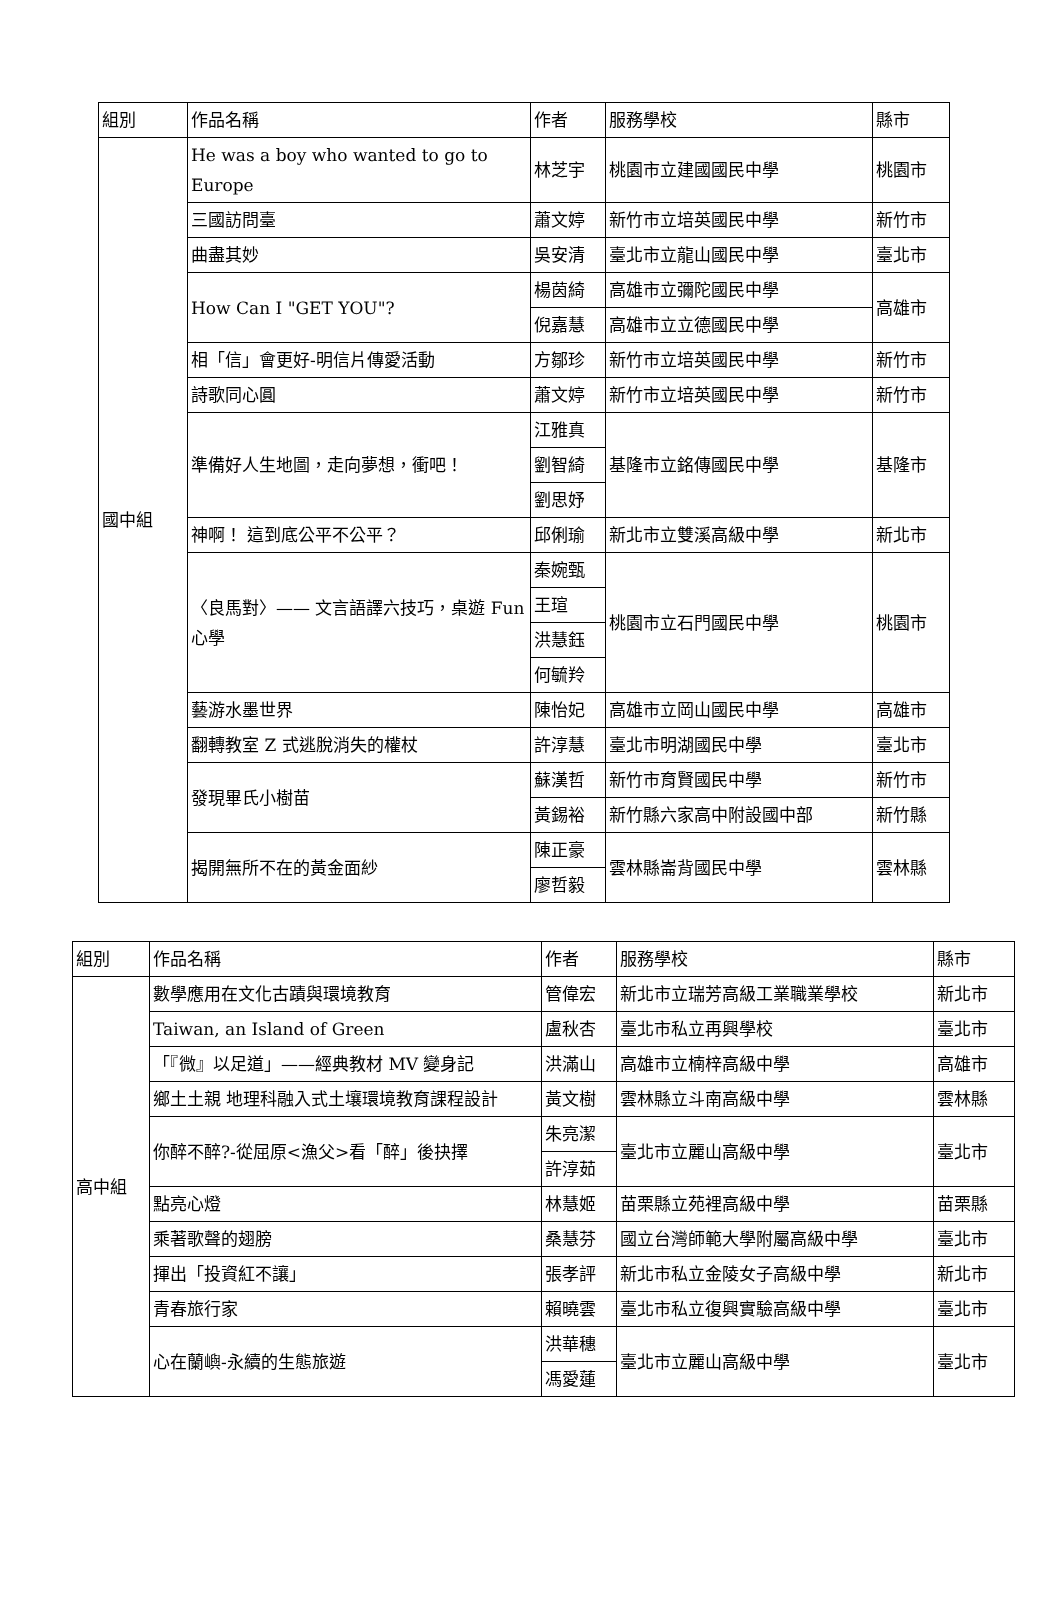| 組別 | 作品名稱 | 作者 | 服務學校 | 縣市 |
| --- | --- | --- | --- | --- |
| 國中組 | He was a boy who wanted to go to Europe | 林芝宇 | 桃園市立建國國民中學 | 桃園市 |
| | 三國訪問臺 | 蕭文婷 | 新竹市立培英國民中學 | 新竹市 |
| | 曲盡其妙 | 吳安清 | 臺北市立龍山國民中學 | 臺北市 |
| | How Can I "GET YOU"? | 楊茵綺 | 高雄市立彌陀國民中學 | 高雄市 |
| | | 倪嘉慧 | 高雄市立立德國民中學 | |
| | 相「信」會更好-明信片傳愛活動 | 方鄒珍 | 新竹市立培英國民中學 | 新竹市 |
| | 詩歌同心圓 | 蕭文婷 | 新竹市立培英國民中學 | 新竹市 |
| | 準備好人生地圖，走向夢想，衝吧！ | 江雅真 | 基隆市立銘傳國民中學 | 基隆市 |
| | | 劉智綺 | | |
| | | 劉思妤 | | |
| | 神啊！ 這到底公平不公平？ | 邱俐瑜 | 新北市立雙溪高級中學 | 新北市 |
| | 〈良馬對〉—— 文言語譯六技巧，桌遊 Fun 心學 | 秦婉甄 | 桃園市立石門國民中學 | 桃園市 |
| | | 王瑄 | | |
| | | 洪慧鈺 | | |
| | | 何毓羚 | | |
| | 藝游水墨世界 | 陳怡妃 | 高雄市立岡山國民中學 | 高雄市 |
| | 翻轉教室 Z 式逃脫消失的權杖 | 許淳慧 | 臺北市明湖國民中學 | 臺北市 |
| | 發現畢氏小樹苗 | 蘇漢哲 | 新竹市育賢國民中學 | 新竹市 |
| | | 黃錫裕 | 新竹縣六家高中附設國中部 | 新竹縣 |
| | 揭開無所不在的黃金面紗 | 陳正豪 | 雲林縣崙背國民中學 | 雲林縣 |
| | | 廖哲毅 | | |
| 組別 | 作品名稱 | 作者 | 服務學校 | 縣市 |
| --- | --- | --- | --- | --- |
| 高中組 | 數學應用在文化古蹟與環境教育 | 管偉宏 | 新北市立瑞芳高級工業職業學校 | 新北市 |
| | Taiwan, an Island of Green | 盧秋杏 | 臺北市私立再興學校 | 臺北市 |
| | 「『微』以足道」——經典教材 MV 變身記 | 洪滿山 | 高雄市立楠梓高級中學 | 高雄市 |
| | 鄉土土親 地理科融入式土壤環境教育課程設計 | 黃文樹 | 雲林縣立斗南高級中學 | 雲林縣 |
| | 你醉不醉?-從屈原<漁父>看「醉」後抉擇 | 朱亮潔 | 臺北市立麗山高級中學 | 臺北市 |
| | | 許淳茹 | | |
| | 點亮心燈 | 林慧姬 | 苗栗縣立苑裡高級中學 | 苗栗縣 |
| | 乘著歌聲的翅膀 | 桑慧芬 | 國立台灣師範大學附屬高級中學 | 臺北市 |
| | 揮出「投資紅不讓」 | 張孝評 | 新北市私立金陵女子高級中學 | 新北市 |
| | 青春旅行家 | 賴曉雲 | 臺北市私立復興實驗高級中學 | 臺北市 |
| | 心在蘭嶼-永續的生態旅遊 | 洪華穗 | 臺北市立麗山高級中學 | 臺北市 |
| | | 馮愛蓮 | | |